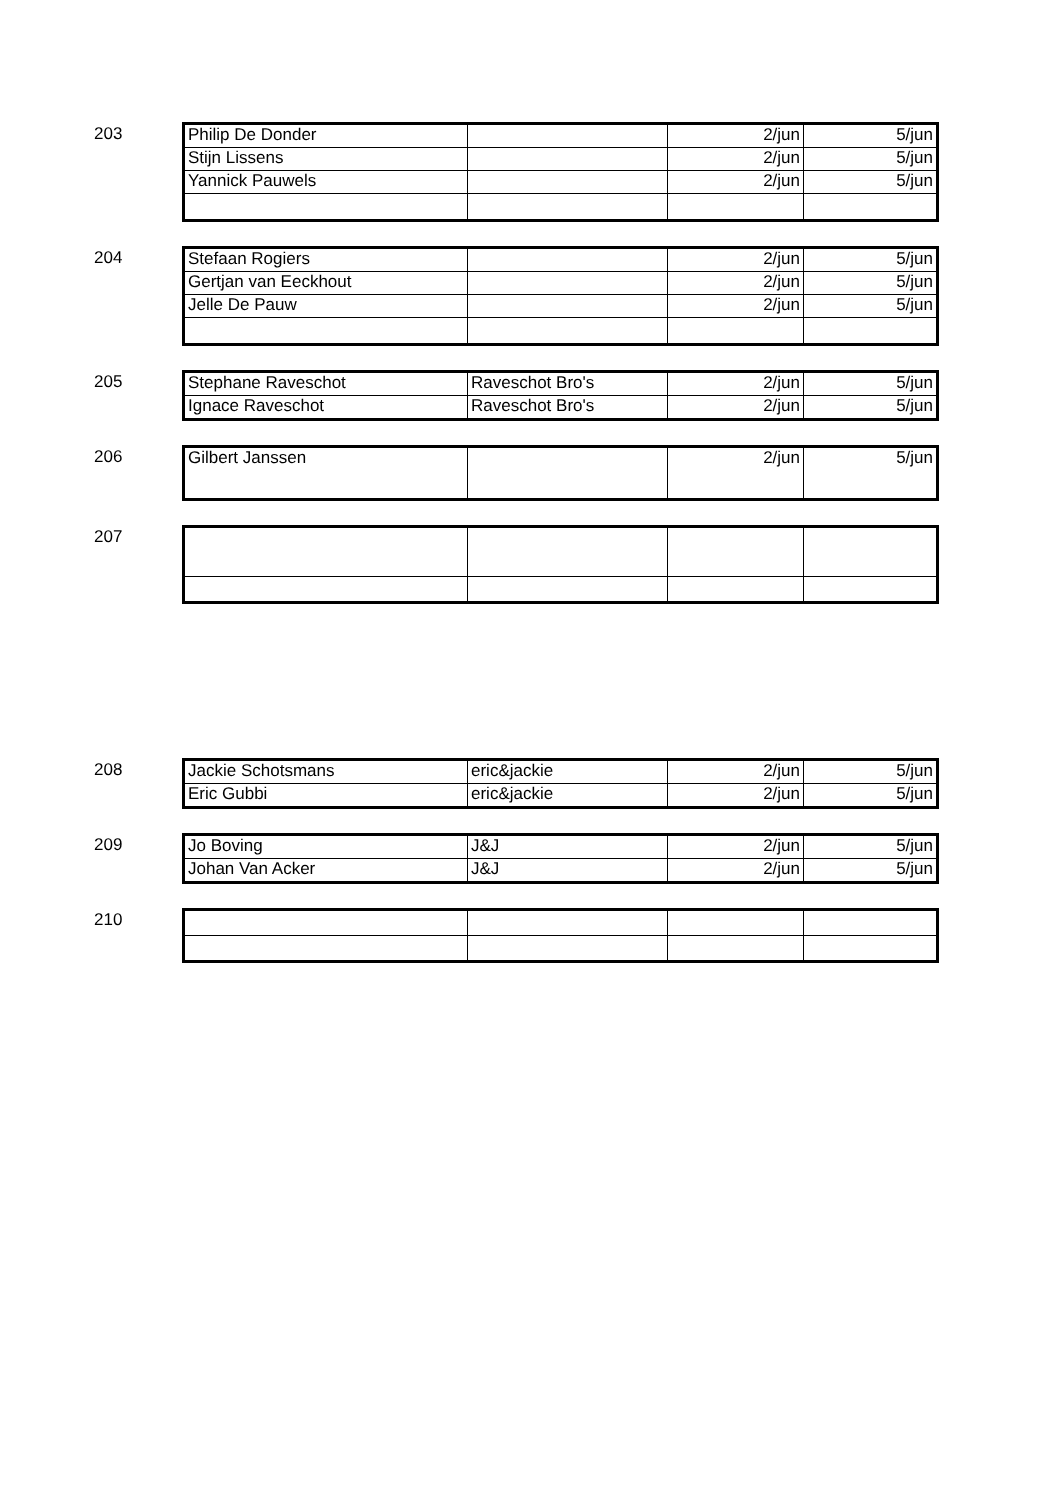203
| Philip De Donder | | 2/jun | 5/jun |
| Stijn Lissens | | 2/jun | 5/jun |
| Yannick Pauwels | | 2/jun | 5/jun |
204
| Stefaan Rogiers | | 2/jun | 5/jun |
| Gertjan van Eeckhout | | 2/jun | 5/jun |
| Jelle De Pauw | | 2/jun | 5/jun |
205
| Stephane Raveschot | Raveschot Bro's | 2/jun | 5/jun |
| Ignace Raveschot | Raveschot Bro's | 2/jun | 5/jun |
206
| Gilbert Janssen | | 2/jun | 5/jun |
207
208
| Jackie Schotsmans | eric&jackie | 2/jun | 5/jun |
| Eric Gubbi | eric&jackie | 2/jun | 5/jun |
209
| Jo Boving | J&J | 2/jun | 5/jun |
| Johan Van Acker | J&J | 2/jun | 5/jun |
210